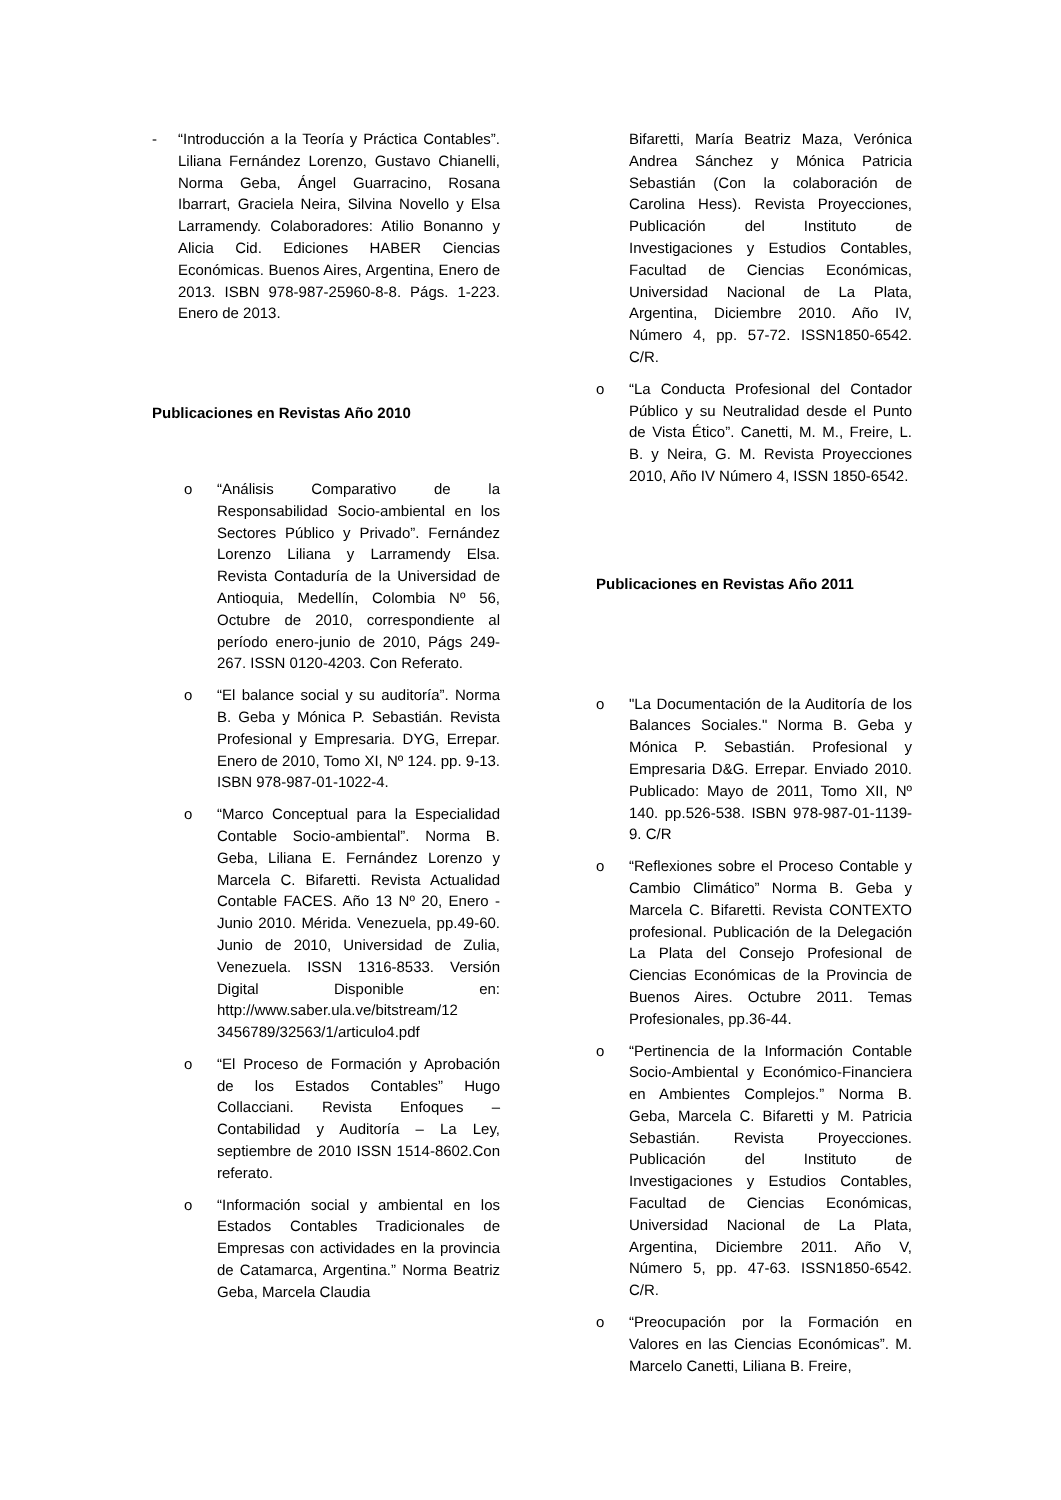- “Introducción a la Teoría y Práctica Contables”. Liliana Fernández Lorenzo, Gustavo Chianelli, Norma Geba, Ángel Guarracino, Rosana Ibarrart, Graciela Neira, Silvina Novello y Elsa Larramendy. Colaboradores: Atilio Bonanno y Alicia Cid. Ediciones HABER Ciencias Económicas. Buenos Aires, Argentina, Enero de 2013. ISBN 978-987-25960-8-8. Págs. 1-223. Enero de 2013.
Publicaciones en Revistas Año 2010
o “Análisis Comparativo de la Responsabilidad Socio-ambiental en los Sectores Público y Privado”. Fernández Lorenzo Liliana y Larramendy Elsa. Revista Contaduría de la Universidad de Antioquia, Medellín, Colombia Nº 56, Octubre de 2010, correspondiente al período enero-junio de 2010, Págs 249-267. ISSN 0120-4203. Con Referato.
o “El balance social y su auditoría”. Norma B. Geba y Mónica P. Sebastián. Revista Profesional y Empresaria. DYG, Errepar. Enero de 2010, Tomo XI, Nº 124. pp. 9-13. ISBN 978-987-01-1022-4.
o “Marco Conceptual para la Especialidad Contable Socio-ambiental”. Norma B. Geba, Liliana E. Fernández Lorenzo y Marcela C. Bifaretti. Revista Actualidad Contable FACES. Año 13 Nº 20, Enero - Junio 2010. Mérida. Venezuela, pp.49-60. Junio de 2010, Universidad de Zulia, Venezuela. ISSN 1316-8533. Versión Digital Disponible en: http://www.saber.ula.ve/bitstream/12 3456789/32563/1/articulo4.pdf
o “El Proceso de Formación y Aprobación de los Estados Contables” Hugo Collacciani. Revista Enfoques – Contabilidad y Auditoría – La Ley, septiembre de 2010 ISSN 1514-8602.Con referato.
o “Información social y ambiental en los Estados Contables Tradicionales de Empresas con actividades en la provincia de Catamarca, Argentina.” Norma Beatriz Geba, Marcela Claudia
Bifaretti, María Beatriz Maza, Verónica Andrea Sánchez y Mónica Patricia Sebastián (Con la colaboración de Carolina Hess). Revista Proyecciones, Publicación del Instituto de Investigaciones y Estudios Contables, Facultad de Ciencias Económicas, Universidad Nacional de La Plata, Argentina, Diciembre 2010. Año IV, Número 4, pp. 57-72. ISSN1850-6542. C/R.
o “La Conducta Profesional del Contador Público y su Neutralidad desde el Punto de Vista Ético”. Canetti, M. M., Freire, L. B. y Neira, G. M. Revista Proyecciones 2010, Año IV Número 4, ISSN 1850-6542.
Publicaciones en Revistas Año 2011
o "La Documentación de la Auditoría de los Balances Sociales." Norma B. Geba y Mónica P. Sebastián. Profesional y Empresaria D&G. Errepar. Enviado 2010. Publicado: Mayo de 2011, Tomo XII, Nº 140. pp.526-538. ISBN 978-987-01-1139-9. C/R
o “Reflexiones sobre el Proceso Contable y Cambio Climático” Norma B. Geba y Marcela C. Bifaretti. Revista CONTEXTO profesional. Publicación de la Delegación La Plata del Consejo Profesional de Ciencias Económicas de la Provincia de Buenos Aires. Octubre 2011. Temas Profesionales, pp.36-44.
o “Pertinencia de la Información Contable Socio-Ambiental y Económico-Financiera en Ambientes Complejos.” Norma B. Geba, Marcela C. Bifaretti y M. Patricia Sebastián. Revista Proyecciones. Publicación del Instituto de Investigaciones y Estudios Contables, Facultad de Ciencias Económicas, Universidad Nacional de La Plata, Argentina, Diciembre 2011. Año V, Número 5, pp. 47-63. ISSN1850-6542. C/R.
o “Preocupación por la Formación en Valores en las Ciencias Económicas”. M. Marcelo Canetti, Liliana B. Freire,